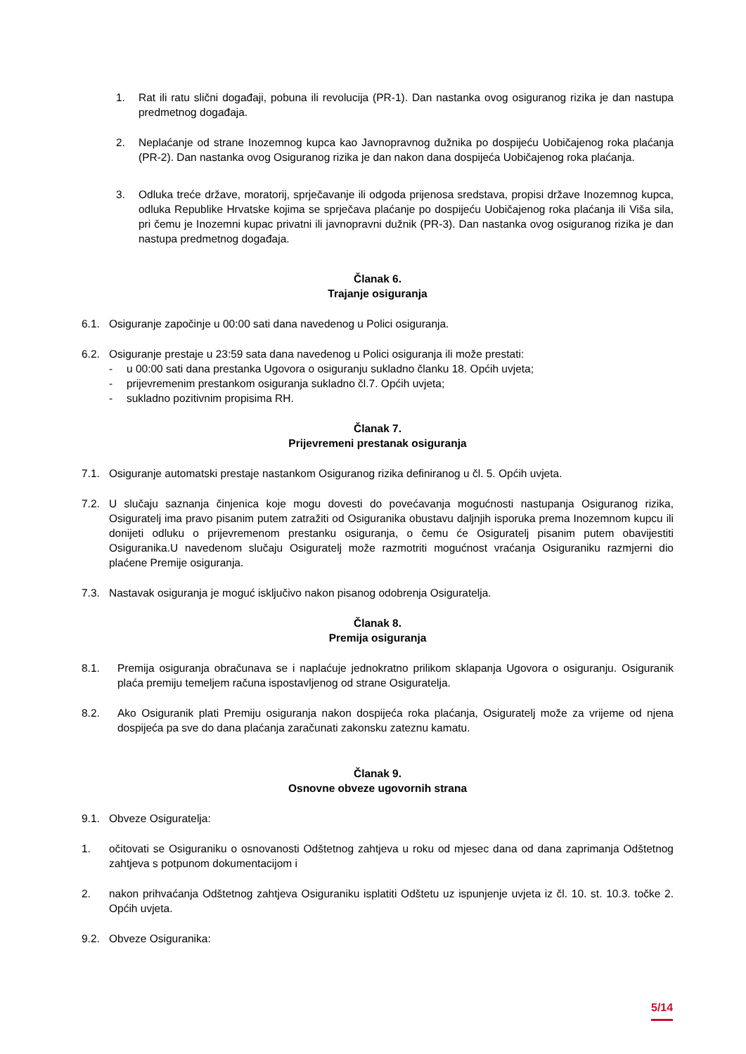1. Rat ili ratu slični događaji, pobuna ili revolucija (PR-1). Dan nastanka ovog osiguranog rizika je dan nastupa predmetnog događaja.
2. Neplaćanje od strane Inozemnog kupca kao Javnopravnog dužnika po dospijeću Uobičajenog roka plaćanja (PR-2). Dan nastanka ovog Osiguranog rizika je dan nakon dana dospijeća Uobičajenog roka plaćanja.
3. Odluka treće države, moratorij, sprječavanje ili odgoda prijenosa sredstava, propisi države Inozemnog kupca, odluka Republike Hrvatske kojima se sprječava plaćanje po dospijeću Uobičajenog roka plaćanja ili Viša sila, pri čemu je Inozemni kupac privatni ili javnopravni dužnik (PR-3). Dan nastanka ovog osiguranog rizika je dan nastupa predmetnog događaja.
Članak 6.
Trajanje osiguranja
6.1. Osiguranje započinje u 00:00 sati dana navedenog u Polici osiguranja.
6.2. Osiguranje prestaje u 23:59 sata dana navedenog u Polici osiguranja ili može prestati:
- u 00:00 sati dana prestanka Ugovora o osiguranju sukladno članku 18. Općih uvjeta;
- prijevremenim prestankom osiguranja sukladno čl.7. Općih uvjeta;
- sukladno pozitivnim propisima RH.
Članak 7.
Prijevremeni prestanak osiguranja
7.1. Osiguranje automatski prestaje nastankom Osiguranog rizika definiranog u čl. 5. Općih uvjeta.
7.2. U slučaju saznanja činjenica koje mogu dovesti do povećavanja mogućnosti nastupanja Osiguranog rizika, Osiguratelj ima pravo pisanim putem zatražiti od Osiguranika obustavu daljnjih isporuka prema Inozemnom kupcu ili donijeti odluku o prijevremenom prestanku osiguranja, o čemu će Osiguratelj pisanim putem obavijestiti Osiguranika.U navedenom slučaju Osiguratelj može razmotriti mogućnost vraćanja Osiguraniku razmjerni dio plaćene Premije osiguranja.
7.3. Nastavak osiguranja je moguć isključivo nakon pisanog odobrenja Osiguratelja.
Članak 8.
Premija osiguranja
8.1. Premija osiguranja obračunava se i naplaćuje jednokratno prilikom sklapanja Ugovora o osiguranju. Osiguranik plaća premiju temeljem računa ispostavljenog od strane Osiguratelja.
8.2. Ako Osiguranik plati Premiju osiguranja nakon dospijeća roka plaćanja, Osiguratelj može za vrijeme od njena dospijeća pa sve do dana plaćanja zaračunati zakonsku zateznu kamatu.
Članak 9.
Osnovne obveze ugovornih strana
9.1. Obveze Osiguratelja:
1. očitovati se Osiguraniku o osnovanosti Odštetnog zahtjeva u roku od mjesec dana od dana zaprimanja Odštetnog zahtjeva s potpunom dokumentacijom i
2. nakon prihvaćanja Odštetnog zahtjeva Osiguraniku isplatiti Odštetu uz ispunjenje uvjeta iz čl. 10. st. 10.3. točke 2. Općih uvjeta.
9.2. Obveze Osiguranika:
5/14